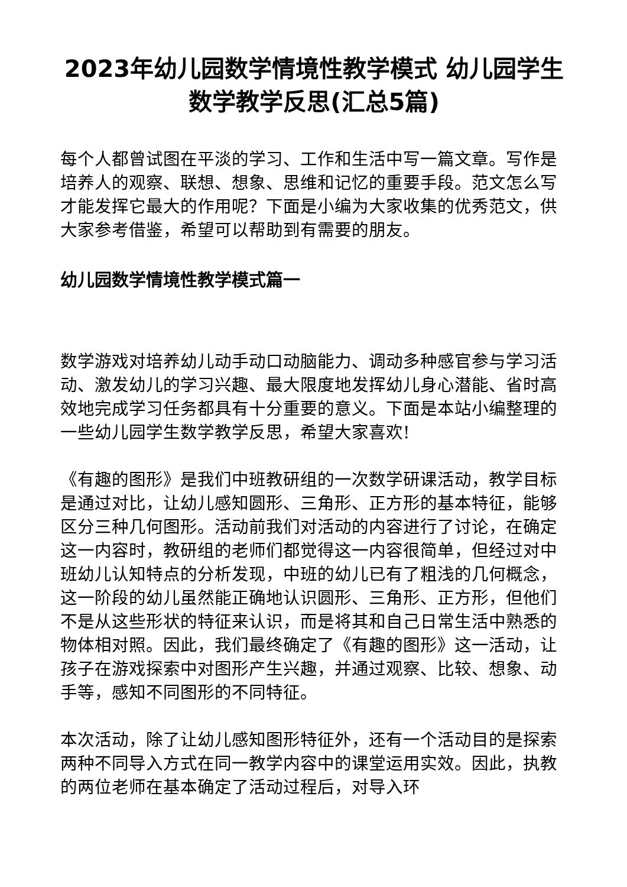2023年幼儿园数学情境性教学模式 幼儿园学生数学教学反思(汇总5篇)
每个人都曾试图在平淡的学习、工作和生活中写一篇文章。写作是培养人的观察、联想、想象、思维和记忆的重要手段。范文怎么写才能发挥它最大的作用呢？下面是小编为大家收集的优秀范文，供大家参考借鉴，希望可以帮助到有需要的朋友。
幼儿园数学情境性教学模式篇一
数学游戏对培养幼儿动手动口动脑能力、调动多种感官参与学习活动、激发幼儿的学习兴趣、最大限度地发挥幼儿身心潜能、省时高效地完成学习任务都具有十分重要的意义。下面是本站小编整理的一些幼儿园学生数学教学反思，希望大家喜欢!
《有趣的图形》是我们中班教研组的一次数学研课活动，教学目标是通过对比，让幼儿感知圆形、三角形、正方形的基本特征，能够区分三种几何图形。活动前我们对活动的内容进行了讨论，在确定这一内容时，教研组的老师们都觉得这一内容很简单，但经过对中班幼儿认知特点的分析发现，中班的幼儿已有了粗浅的几何概念，这一阶段的幼儿虽然能正确地认识圆形、三角形、正方形，但他们不是从这些形状的特征来认识，而是将其和自己日常生活中熟悉的物体相对照。因此，我们最终确定了《有趣的图形》这一活动，让孩子在游戏探索中对图形产生兴趣，并通过观察、比较、想象、动手等，感知不同图形的不同特征。
本次活动，除了让幼儿感知图形特征外，还有一个活动目的是探索两种不同导入方式在同一教学内容中的课堂运用实效。因此，执教的两位老师在基本确定了活动过程后，对导入环